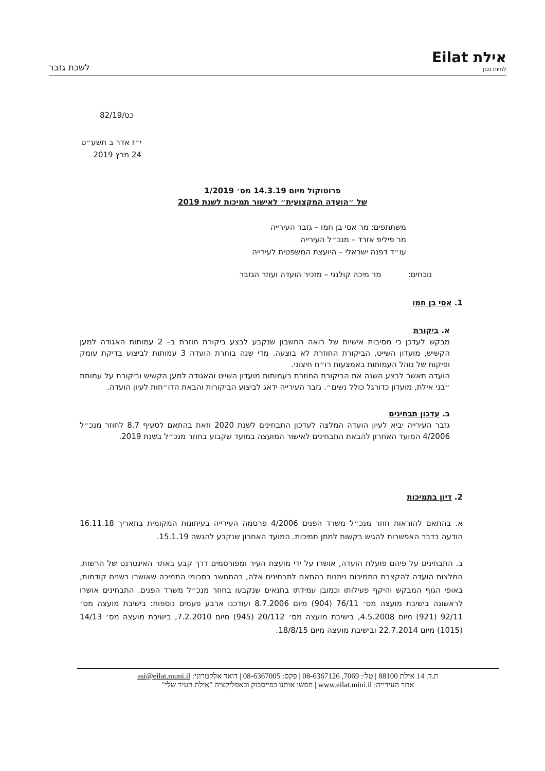אילת Eilat
לחיות נכון.
לשכת גזבר
כס/82/19
י״ז אדר ב תשע״ט
24 מרץ 2019
פרוטוקול מיום 14.3.19 מס׳ 1/2019
של ״הועדה המקצועית״ לאישור תמיכות לשנת 2019
משתתפים: מר אסי בן חמו – גזבר העירייה
מר פיליפ אזרד – מנכ״ל העירייה
עו״ד דפנה ישראלי – היועצת המשפטית לעירייה
נוכחים: מר מיכה קולנגי – מזכיר הועדה ועוזר הגזבר
1. אסי בן חמו
א. ביקורת
מבקש לעדכן כי מסיבות אישיות של רואה החשבון שנקבע לבצע ביקורת חוזרת ב– 2 עמותות האגודה למען הקשיש, מועדון השייט, הביקורת החוזרת לא בוצעה. מדי שנה בוחרת הועדה 3 עמותות לביצוע בדיקת עומק ופיקוח של נוהל העמותות באמצעות רו״ח חיצוני.
הועדה תאשר לבצע השנה את הביקורת החוזרת בעמותות מועדון השייט והאגודה למען הקשיש וביקורת על עמותת ״בני אילת, מועדון כדורגל כולל נשים״. גזבר העירייה ידאג לביצוע הביקורות והבאת הדו״חות לעיון הועדה.
ב. עדכון תבחינים
גזבר העירייה יביא לעיון הועדה המלצה לעדכון התבחינים לשנת 2020 וזאת בהתאם לסעיף 8.7 לחוזר מנכ״ל 4/2006 המועד האחרון להבאת התבחינים לאישור המועצה במועד שקבוע בחוזר מנכ״ל בשנת 2019.
2. דיון בתמיכות
א. בהתאם להוראות חוזר מנכ״ל משרד הפנים 4/2006 פרסמה העירייה בעיתונות המקומית בתאריך 16.11.18 הודעה בדבר האפשרות להגיש בקשות למתן תמיכות. המועד האחרון שנקבע להגשה 15.1.19.
ב. התבחינים על פיהם פועלת הועדה, אושרו על ידי מועצת העיר ומפורסמים דרך קבע באתר האינטרנט של הרשות. המלצות הועדה להקצבת התמיכות ניתנות בהתאם לתבחינים אלה, בהתחשב בסכומי התמיכה שאושרו בשנים קודמות, באופי הגוף המבקש והיקף פעילותו וכמובן עמידתו בתנאים שנקבעו בחוזר מנכ״ל משרד הפנים. התבחינים אושרו לראשונה בישיבת מועצה מס׳ 76/11 (904) מיום 8.7.2006 ועודכנו ארבע פעמים נוספות: בישיבת מועצה מס׳ 92/11 (921) מיום 4.5.2008, בישיבת מועצה מס׳ 20/112 (945) מיום 7.2.2010, בישיבת מועצה מס׳ 14/13 (1015) מיום 22.7.2014 ובישיבת מועצה מיום 18/8/15.
ת.ד. 14 אילת 88100 | טל׳: 7069, 08-6367126 | פקס: 08-6367005 | דואר אלקטרוני: asi@eilat.muni.il
אתר העירייה: www.eilat.mini.il | חפשו אותנו בפייסבוק ובאפליקציה "אילת העיר שלי"